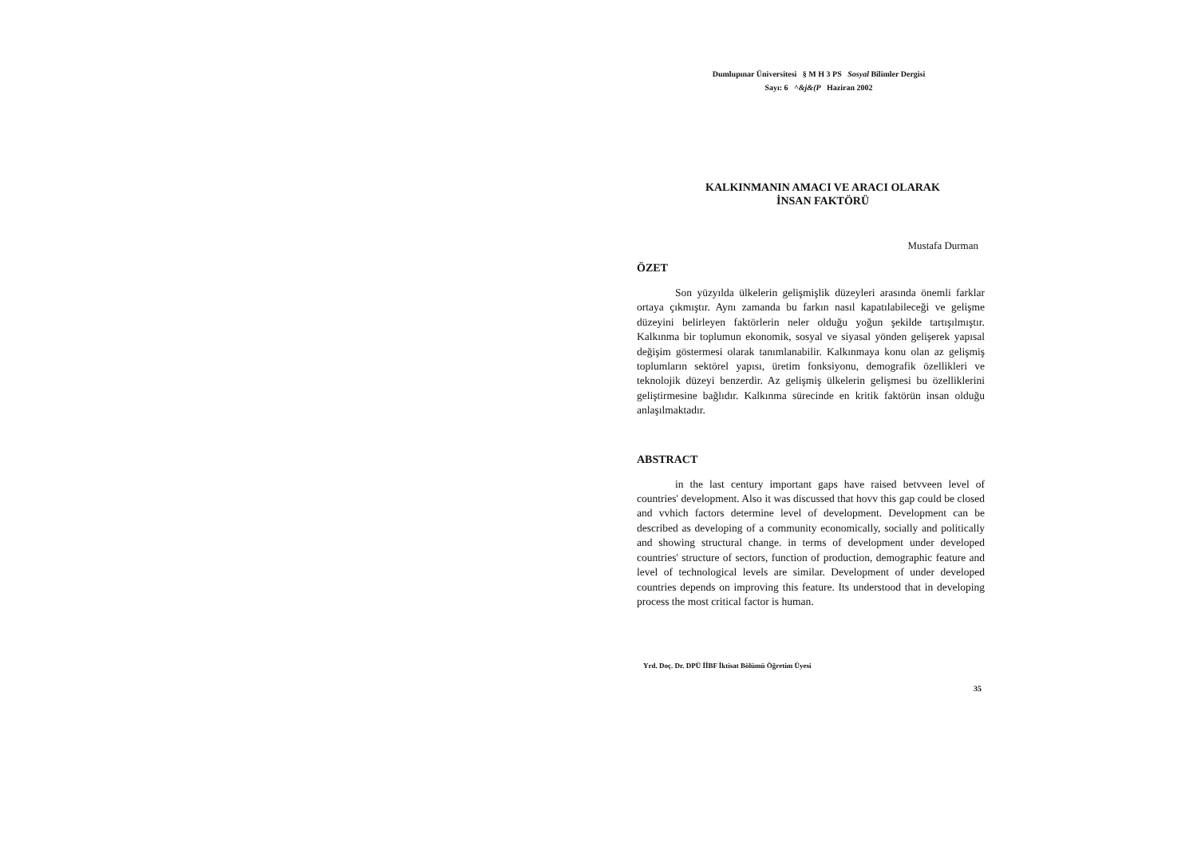Dumlupınar Üniversitesi § M H 3 PS Sosyal Bilimler Dergisi
Sayı: 6 ^&j&(P Haziran 2002
KALKINMANIN AMACI VE ARACI OLARAK
İNSAN FAKTÖRÜ
Mustafa Durman
ÖZET
Son yüzyılda ülkelerin gelişmişlik düzeyleri arasında önemli farklar ortaya çıkmıştır. Aynı zamanda bu farkın nasıl kapatılabileceği ve gelişme düzeyini belirleyen faktörlerin neler olduğu yoğun şekilde tartışılmıştır. Kalkınma bir toplumun ekonomik, sosyal ve siyasal yönden gelişerek yapısal değişim göstermesi olarak tanımlanabilir. Kalkınmaya konu olan az gelişmiş toplumların sektörel yapısı, üretim fonksiyonu, demografik özellikleri ve teknolojik düzeyi benzerdir. Az gelişmiş ülkelerin gelişmesi bu özelliklerini geliştirmesine bağlıdır. Kalkınma sürecinde en kritik faktörün insan olduğu anlaşılmaktadır.
ABSTRACT
in the last century important gaps have raised betvveen level of countries' development. Also it was discussed that hovv this gap could be closed and vvhich factors determine level of development. Development can be described as developing of a community economically, socially and politically and showing structural change. in terms of development under developed countries' structure of sectors, function of production, demographic feature and level of technological levels are similar. Development of under developed countries depends on improving this feature. Its understood that in developing process the most critical factor is human.
Yrd. Doç. Dr. DPÜ İİBF İktisat Bölümü Öğretim Üyesi
35